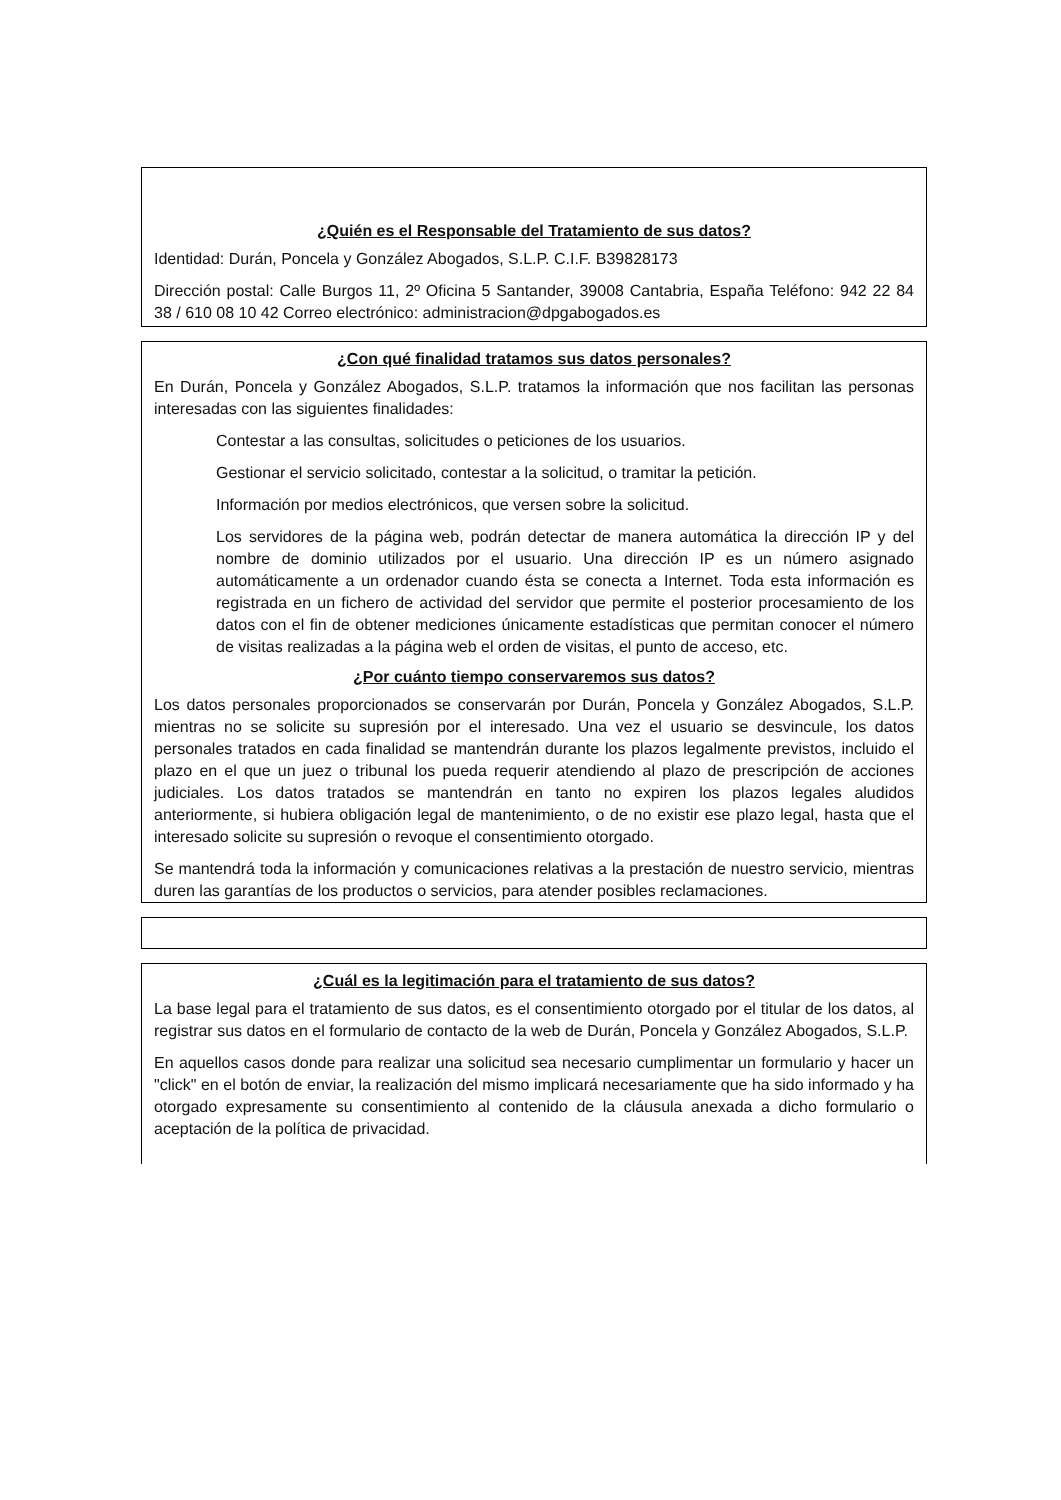¿Quién es el Responsable del Tratamiento de sus datos?
Identidad: Durán, Poncela y González Abogados, S.L.P. C.I.F. B39828173
Dirección postal: Calle Burgos 11, 2º Oficina 5 Santander, 39008 Cantabria, España Teléfono: 942 22 84 38 / 610 08 10 42 Correo electrónico: administracion@dpgabogados.es
¿Con qué finalidad tratamos sus datos personales?
En Durán, Poncela y González Abogados, S.L.P. tratamos la información que nos facilitan las personas interesadas con las siguientes finalidades:
Contestar a las consultas, solicitudes o peticiones de los usuarios.
Gestionar el servicio solicitado, contestar a la solicitud, o tramitar la petición.
Información por medios electrónicos, que versen sobre la solicitud.
Los servidores de la página web, podrán detectar de manera automática la dirección IP y del nombre de dominio utilizados por el usuario. Una dirección IP es un número asignado automáticamente a un ordenador cuando ésta se conecta a Internet. Toda esta información es registrada en un fichero de actividad del servidor que permite el posterior procesamiento de los datos con el fin de obtener mediciones únicamente estadísticas que permitan conocer el número de visitas realizadas a la página web el orden de visitas, el punto de acceso, etc.
¿Por cuánto tiempo conservaremos sus datos?
Los datos personales proporcionados se conservarán por Durán, Poncela y González Abogados, S.L.P. mientras no se solicite su supresión por el interesado. Una vez el usuario se desvincule, los datos personales tratados en cada finalidad se mantendrán durante los plazos legalmente previstos, incluido el plazo en el que un juez o tribunal los pueda requerir atendiendo al plazo de prescripción de acciones judiciales. Los datos tratados se mantendrán en tanto no expiren los plazos legales aludidos anteriormente, si hubiera obligación legal de mantenimiento, o de no existir ese plazo legal, hasta que el interesado solicite su supresión o revoque el consentimiento otorgado.
Se mantendrá toda la información y comunicaciones relativas a la prestación de nuestro servicio, mientras duren las garantías de los productos o servicios, para atender posibles reclamaciones.
¿Cuál es la legitimación para el tratamiento de sus datos?
La base legal para el tratamiento de sus datos, es el consentimiento otorgado por el titular de los datos, al registrar sus datos en el formulario de contacto de la web de Durán, Poncela y González Abogados, S.L.P.
En aquellos casos donde para realizar una solicitud sea necesario cumplimentar un formulario y hacer un "click" en el botón de enviar, la realización del mismo implicará necesariamente que ha sido informado y ha otorgado expresamente su consentimiento al contenido de la cláusula anexada a dicho formulario o aceptación de la política de privacidad.